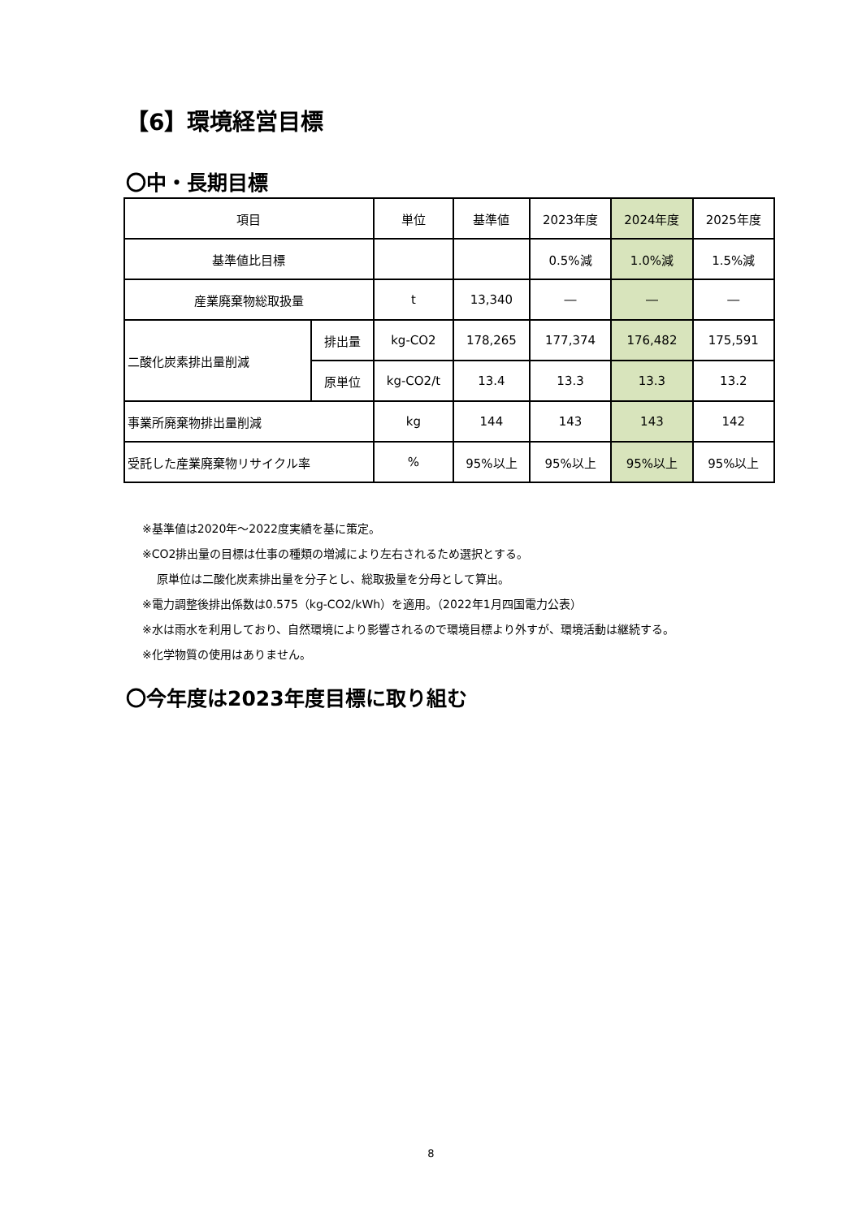【6】環境経営目標
〇中・長期目標
| 項目 | | 単位 | 基準値 | 2023年度 | 2024年度 | 2025年度 |
| --- | --- | --- | --- | --- | --- | --- |
| 基準値比目標 | | | | 0.5%減 | 1.0%減 | 1.5%減 |
| 産業廃棄物総取扱量 | | t | 13,340 | ― | ― | ― |
| 二酸化炭素排出量削減 | 排出量 | kg-CO2 | 178,265 | 177,374 | 176,482 | 175,591 |
| | 原単位 | kg-CO2/t | 13.4 | 13.3 | 13.3 | 13.2 |
| 事業所廃棄物排出量削減 | | kg | 144 | 143 | 143 | 142 |
| 受託した産業廃棄物リサイクル率 | | % | 95%以上 | 95%以上 | 95%以上 | 95%以上 |
※基準値は2020年～2022度実績を基に策定。
※CO2排出量の目標は仕事の種類の増減により左右されるため選択とする。
原単位は二酸化炭素排出量を分子とし、総取扱量を分母として算出。
※電力調整後排出係数は0.575（kg-CO2/kWh）を適用。（2022年1月四国電力公表）
※水は雨水を利用しており、自然環境により影響されるので環境目標より外すが、環境活動は継続する。
※化学物質の使用はありません。
〇今年度は2023年度目標に取り組む
8